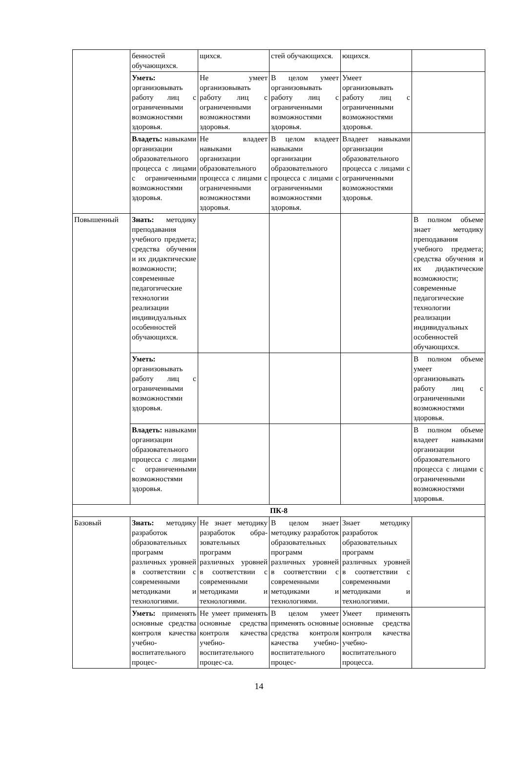| | бенностей обучающихся. | щихся. | стей обучающихся. | ющихся. | |
| | Уметь: организовывать работу лиц с ограниченными возможностями здоровья. | Не умеет организовывать работу лиц с ограниченными возможностями здоровья. | В целом умеет организовывать работу лиц с ограниченными возможностями здоровья. | Умеет организовывать работу лиц с ограниченными возможностями здоровья. | |
| | Владеть: навыками организации образовательного процесса с лицами с ограниченными возможностями здоровья. | Не владеет навыками организации образовательного процесса с лицами с ограниченными возможностями здоровья. | В целом владеет навыками организации образовательного процесса с лицами с ограниченными возможностями здоровья. | Владеет навыками организации образовательного процесса с лицами с ограниченными возможностями здоровья. | |
| Повышенный | Знать: методику преподавания учебного предмета; средства обучения и их дидактические возможности; современные педагогические технологии реализации индивидуальных особенностей обучающихся. | | | | В полном объеме знает методику преподавания учебного предмета; средства обучения и их дидактические возможности; современные педагогические технологии реализации индивидуальных особенностей обучающихся. |
| | Уметь: организовывать работу лиц с ограниченными возможностями здоровья. | | | | В полном объеме умеет организовывать работу лиц с ограниченными возможностями здоровья. |
| | Владеть: навыками организации образовательного процесса с лицами с ограниченными возможностями здоровья. | | | | В полном объеме владеет навыками организации образовательного процесса с лицами с ограниченными возможностями здоровья. |
| ПК-8 | | | | | |
| Базовый | Знать: методику разработок образовательных программ различных уровней в соответствии с современными методиками и технологиями. | Не знает методику разработок обра-зовательных программ различных уровней в соответствии с современными методиками и технологиями. | В целом знает методику разработок образовательных программ различных уровней в соответствии с современными методиками и технологиями. | Знает методику разработок образовательных программ различных уровней в соответствии с современными методиками и технологиями. | |
| | Уметь: применять основные средства контроля качества учебно- воспитательного процес- | Не умеет применять основные средства контроля качества учебно-воспитательного процес-са. | В целом умеет применять основные средства контроля качества учебно- воспитательного процес- | Умеет применять основные средства контроля качества учебно-воспитательного процесса. | |
14